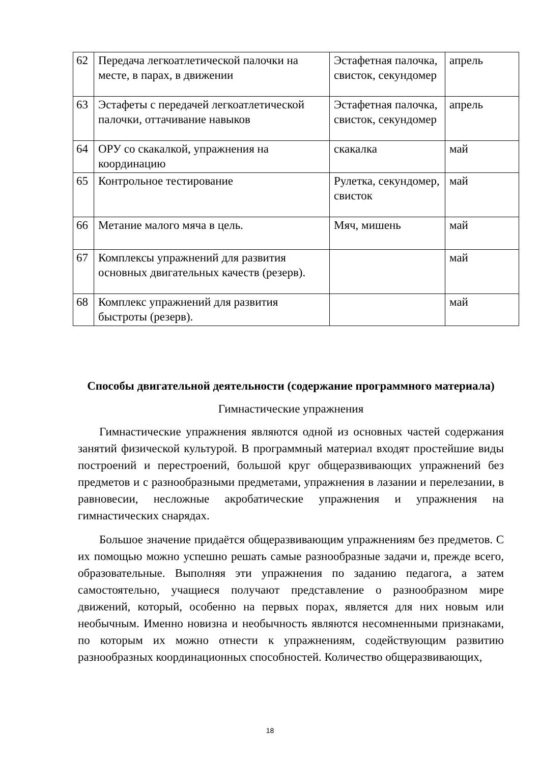| 62 | Передача легкоатлетической палочки на месте, в парах, в движении | Эстафетная палочка, свисток, секундомер | апрель |
| 63 | Эстафеты с передачей легкоатлетической палочки, оттачивание навыков | Эстафетная палочка, свисток, секундомер | апрель |
| 64 | ОРУ со скакалкой, упражнения на координацию | скакалка | май |
| 65 | Контрольное тестирование | Рулетка, секундомер, свисток | май |
| 66 | Метание малого мяча в цель. | Мяч, мишень | май |
| 67 | Комплексы упражнений для развития основных двигательных качеств (резерв). | | май |
| 68 | Комплекс упражнений для развития быстроты (резерв). | | май |
Способы двигательной деятельности (содержание программного материала)
Гимнастические упражнения
Гимнастические упражнения являются одной из основных частей содержания занятий физической культурой. В программный материал входят простейшие виды построений и перестроений, большой круг общеразвивающих упражнений без предметов и с разнообразными предметами, упражнения в лазании и перелезании, в равновесии, несложные акробатические упражнения и упражнения на гимнастических снарядах.
Большое значение придаётся общеразвивающим упражнениям без предметов. С их помощью можно успешно решать самые разнообразные задачи и, прежде всего, образовательные. Выполняя эти упражнения по заданию педагога, а затем самостоятельно, учащиеся получают представление о разнообразном мире движений, который, особенно на первых порах, является для них новым или необычным. Именно новизна и необычность являются несомненными признаками, по которым их можно отнести к упражнениям, содействующим развитию разнообразных координационных способностей. Количество общеразвивающих,
18